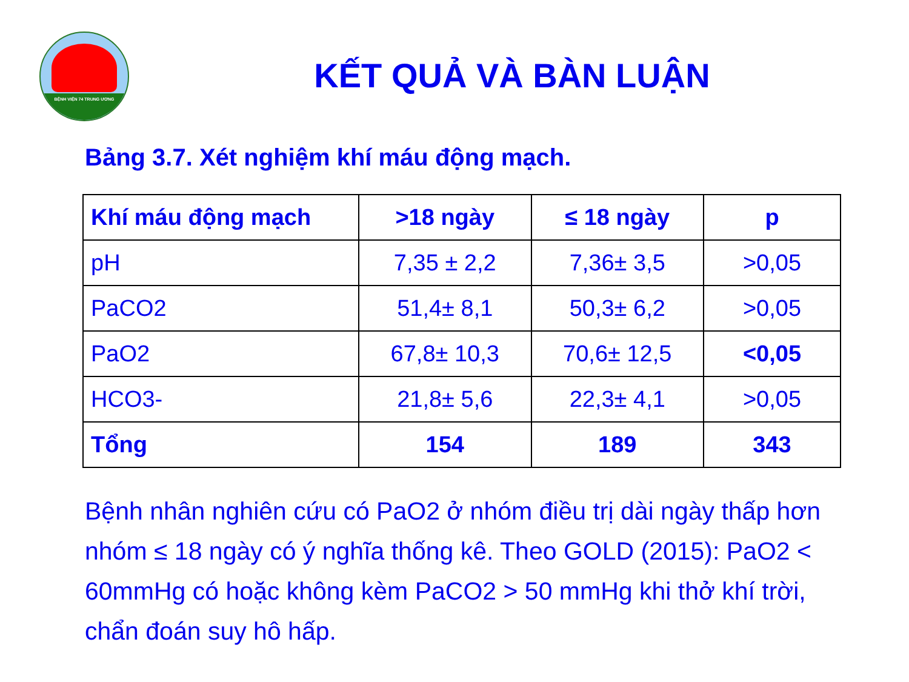BỆNH VIỆN 74 TRUNG ƯƠNG
KẾT QUẢ VÀ BÀN LUẬN
Bảng 3.7. Xét nghiệm khí máu động mạch.
| Khí máu động mạch | >18 ngày | ≤ 18 ngày | p |
| --- | --- | --- | --- |
| pH | 7,35 ± 2,2 | 7,36± 3,5 | >0,05 |
| PaCO2 | 51,4± 8,1 | 50,3± 6,2 | >0,05 |
| PaO2 | 67,8± 10,3 | 70,6± 12,5 | <0,05 |
| HCO3- | 21,8± 5,6 | 22,3± 4,1 | >0,05 |
| Tổng | 154 | 189 | 343 |
Bệnh nhân nghiên cứu có PaO2 ở nhóm điều trị dài ngày thấp hơn nhóm ≤ 18 ngày có ý nghĩa thống kê. Theo GOLD (2015): PaO2 < 60mmHg có hoặc không kèm PaCO2 > 50 mmHg khi thở khí trời, chẩn đoán suy hô hấp.